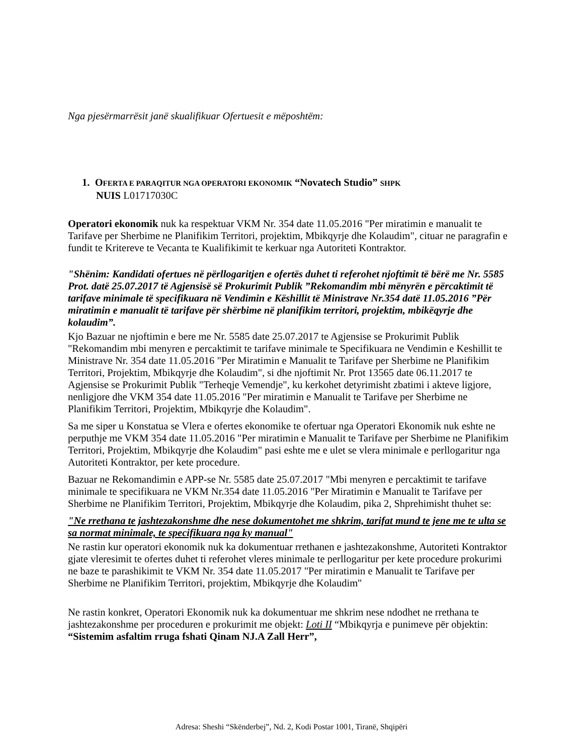Nga pjesërmarrësit janë skualifikuar Ofertuesit e mëposhtëm:
1. OFERTA E PARAQITUR NGA OPERATORI EKONOMIK “Novatech Studio” SHPK
NUIS L01717030C
Operatori ekonomik nuk ka respektuar VKM Nr. 354 date 11.05.2016 "Per miratimin e manualit te Tarifave per Sherbime ne Planifikim Territori, projektim, Mbikqyrje dhe Kolaudim", cituar ne paragrafin e fundit te Kritereve te Vecanta te Kualifikimit te kerkuar nga Autoriteti Kontraktor.
"Shënim: Kandidati ofertues në përllogaritjen e ofertës duhet ti referohet njoftimit të bërë me Nr. 5585 Prot. datë 25.07.2017 të Agjensisë së Prokurimit Publik ”Rekomandim mbi mënyrën e përcaktimit të tarifave minimale të specifikuara në Vendimin e Këshillit të Ministrave Nr.354 datë 11.05.2016 ”Për miratimin e manualit të tarifave për shërbime në planifikim territori, projektim, mbikëqyrje dhe kolaudim”.
Kjo Bazuar ne njoftimin e bere me Nr. 5585 date 25.07.2017 te Agjensise se Prokurimit Publik "Rekomandim mbi menyren e percaktimit te tarifave minimale te Specifikuara ne Vendimin e Keshillit te Ministrave Nr. 354 date 11.05.2016 "Per Miratimin e Manualit te Tarifave per Sherbime ne Planifikim Territori, Projektim, Mbikqyrje dhe Kolaudim", si dhe njoftimit Nr. Prot 13565 date 06.11.2017 te Agjensise se Prokurimit Publik "Terheqje Vemendje", ku kerkohet detyrimisht zbatimi i akteve ligjore, nenligjore dhe VKM 354 date 11.05.2016 "Per miratimin e Manualit te Tarifave per Sherbime ne Planifikim Territori, Projektim, Mbikqyrje dhe Kolaudim".
Sa me siper u Konstatua se Vlera e ofertes ekonomike te ofertuar nga Operatori Ekonomik nuk eshte ne perputhje me VKM 354 date 11.05.2016 "Per miratimin e Manualit te Tarifave per Sherbime ne Planifikim Territori, Projektim, Mbikqyrje dhe Kolaudim" pasi eshte me e ulet se vlera minimale e perllogaritur nga Autoriteti Kontraktor, per kete procedure.
Bazuar ne Rekomandimin e APP-se Nr. 5585 date 25.07.2017 "Mbi menyren e percaktimit te tarifave minimale te specifikuara ne VKM Nr.354 date 11.05.2016 "Per Miratimin e Manualit te Tarifave per Sherbime ne Planifikim Territori, Projektim, Mbikqyrje dhe Kolaudim, pika 2, Shprehimisht thuhet se:
"Ne rrethana te jashtezakonshme dhe nese dokumentohet me shkrim, tarifat mund te jene me te ulta se sa normat minimale, te specifikuara nga ky manual"
Ne rastin kur operatori ekonomik nuk ka dokumentuar rrethanen e jashtezakonshme, Autoriteti Kontraktor gjate vleresimit te ofertes duhet ti referohet vleres minimale te perllogaritur per kete procedure prokurimi ne baze te parashikimit te VKM Nr. 354 date 11.05.2017 "Per miratimin e Manualit te Tarifave per Sherbime ne Planifikim Territori, projektim, Mbikqyrje dhe Kolaudim"
Ne rastin konkret, Operatori Ekonomik nuk ka dokumentuar me shkrim nese ndodhet ne rrethana te jashtezakonshme per proceduren e prokurimit me objekt: Loti II “Mbikqyrja e punimeve për objektin: “Sistemim asfaltim rruga fshati Qinam NJ.A Zall Herr”,
Adresa: Sheshi “Skënderbej”, Nd. 2, Kodi Postar 1001, Tiranë, Shqipëri